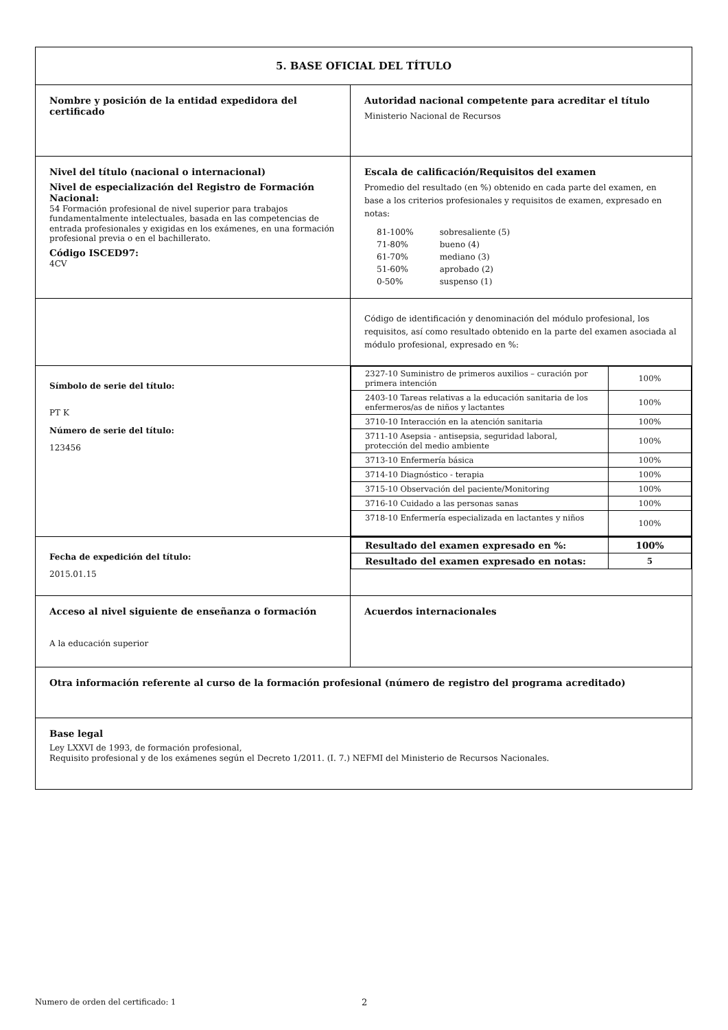| 5. BASE OFICIAL DEL TÍTULO | |
| Nombre y posición de la entidad expedidora del certificado | Autoridad nacional competente para acreditar el título Ministerio Nacional de Recursos |
| Nivel del título (nacional o internacional) Nivel de especialización del Registro de Formación Nacional: 54 Formación profesional de nivel superior para trabajos fundamentalmente intelectuales, basada en las competencias de entrada profesionales y exigidas en los exámenes, en una formación profesional previa o en el bachillerato. Código ISCED97: 4CV | Escala de calificación/Requisitos del examen Promedio del resultado (en %) obtenido en cada parte del examen, en base a los criterios profesionales y requisitos de examen, expresado en notas: / 81-100% / sobresaliente (5) / / 71-80% / bueno (4) / / 61-70% / mediano (3) / / 51-60% / aprobado (2) / / 0-50% / suspenso (1) / |
| | Código de identificación y denominación del módulo profesional, los requisitos, así como resultado obtenido en la parte del examen asociada al módulo profesional, expresado en %: |
| Símbolo de serie del título: PT K Número de serie del título: 123456 | / 2327-10 Suministro de primeros auxilios – curación por primera intención / 100% / / 2403-10 Tareas relativas a la educación sanitaria de los enfermeros/as de niños y lactantes / 100% / / 3710-10 Interacción en la atención sanitaria / 100% / / 3711-10 Asepsia - antisepsia, seguridad laboral, protección del medio ambiente / 100% / / 3713-10 Enfermería básica / 100% / / 3714-10 Diagnóstico - terapia / 100% / / 3715-10 Observación del paciente/Monitoring / 100% / / 3716-10 Cuidado a las personas sanas / 100% / / 3718-10 Enfermería especializada en lactantes y niños / 100% / |
| Fecha de expedición del título: 2015.01.15 | / Resultado del examen expresado en %: / 100% / / Resultado del examen expresado en notas: / 5 / |
| Acceso al nivel siguiente de enseñanza o formación A la educación superior | Acuerdos internacionales |
| Otra información referente al curso de la formación profesional (número de registro del programa acreditado) | |
| Base legal Ley LXXVI de 1993, de formación profesional, Requisito profesional y de los exámenes según el Decreto 1/2011. (I. 7.) NEFMI del Ministerio de Recursos Nacionales. | |
Numero de orden del certificado: 1 2